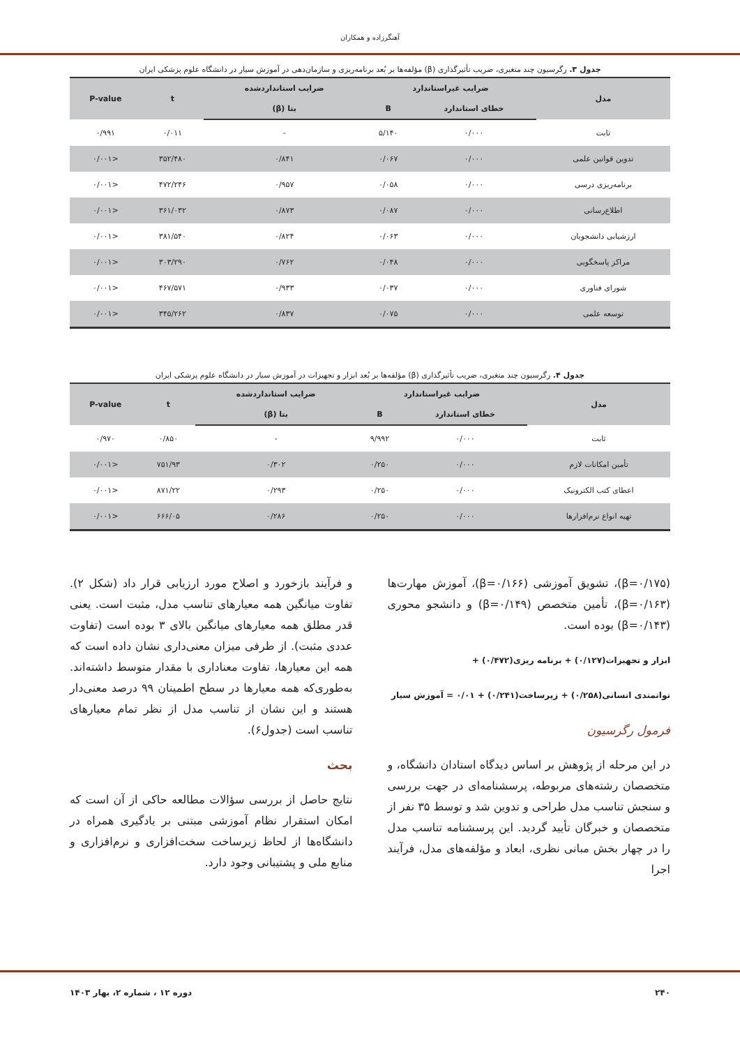آهنگرزاده و همکاران
جدول ۳. رگرسیون چند متغیری، ضریب تأثیرگذاری (β) مؤلفه‌ها بر بُعد برنامه‌ریزی و سازمان‌دهی در آموزش سیار در دانشگاه علوم پزشکی ایران
| مدل | ضرایب غیراستاندارد | | ضرایب استانداردشده | t | P-value |
| --- | --- | --- | --- | --- | --- |
| | خطای استاندارد | B | بتا (β) | | |
| ثابت | ۰/۰۰۰ | ۵/۱۴۰ | - | ۰/۰۱۱ | ۰/۹۹۱ |
| تدوین قوانین علمی | ۰/۰۰۰ | ۰/۰۶۷ | ۰/۸۴۱ | ۳۵۲/۴۸۰ | <۰/۰۰۱ |
| برنامه‌ریزی درسی | ۰/۰۰۰ | ۰/۰۵۸ | ۰/۹۵۷ | ۴۷۲/۲۴۶ | <۰/۰۰۱ |
| اطلاع‌رسانی | ۰/۰۰۰ | ۰/۰۸۷ | ۰/۸۷۳ | ۳۶۱/۰۳۲ | <۰/۰۰۱ |
| ارزشیابی دانشجویان | ۰/۰۰۰ | ۰/۰۶۳ | ۰/۸۲۴ | ۳۸۱/۵۴۰ | <۰/۰۰۱ |
| مراکز پاسخگویی | ۰/۰۰۰ | ۰/۰۴۸ | ۰/۷۶۲ | ۳۰۳/۲۹۰ | <۰/۰۰۱ |
| شورای فناوری | ۰/۰۰۰ | ۰/۰۳۷ | ۰/۹۳۳ | ۴۶۷/۵۷۱ | <۰/۰۰۱ |
| توسعه علمی | ۰/۰۰۰ | ۰/۰۷۵ | ۰/۸۳۷ | ۳۴۵/۲۶۲ | <۰/۰۰۱ |
جدول ۴. رگرسیون چند متغیری، ضریب تأثیرگذاری (β) مؤلفه‌ها بر بُعد ابزار و تجهیزات در آموزش سیار در دانشگاه علوم پزشکی ایران
| مدل | ضرایب غیراستاندارد | | ضرایب استانداردشده | t | P-value |
| --- | --- | --- | --- | --- | --- |
| | خطای استاندارد | B | بتا (β) | | |
| ثابت | ۰/۰۰۰ | ۹/۹۹۲ | - | ۰/۸۵۰ | ۰/۹۷۰ |
| تأمین امکانات لازم | ۰/۰۰۰ | ۰/۲۵۰ | ۰/۳۰۲ | ۷۵۱/۹۳ | <۰/۰۰۱ |
| اعطای کتب الکترونیک | ۰/۰۰۰ | ۰/۲۵۰ | ۰/۲۹۳ | ۸۷۱/۲۲ | <۰/۰۰۱ |
| تهیه انواع نرم‌افزارها | ۰/۰۰۰ | ۰/۲۵۰ | ۰/۲۸۶ | ۶۶۶/۰۵ | <۰/۰۰۱ |
(β=۰/۱۷۵)، تشویق آموزشی (β=۰/۱۶۶)، آموزش مهارت‌ها (β=۰/۱۶۳)، تأمین متخصص (β=۰/۱۴۹) و دانشجو محوری (β=۰/۱۴۳) بوده است.
ابزار و تجهیزات(۰/۱۲۷) + برنامه ریزی(۰/۴۷۲) +
توانمندی انسانی(۰/۲۵۸) + زیرساخت(۰/۲۴۱) + ۰/۰۱ = آموزش سیار
فرمول رگرسیون
در این مرحله از پژوهش بر اساس دیدگاه استادان دانشگاه، و متخصصان رشته‌های مربوطه، پرسشنامه‌ای در جهت بررسی و سنجش تناسب مدل طراحی و تدوین شد و توسط ۳۵ نفر از متخصصان و خبرگان تأیید گردید. این پرسشنامه تناسب مدل را در چهار بخش مبانی نظری، ابعاد و مؤلفه‌های مدل، فرآیند اجرا
و فرآیند بازخورد و اصلاح مورد ارزیابی قرار داد (شکل ۲). تفاوت میانگین همه معیارهای تناسب مدل، مثبت است. یعنی قدر مطلق همه معیارهای میانگین بالای ۳ بوده است (تفاوت عددی مثبت). از طرفی میزان معنی‌داری نشان داده است که همه این معیارها، تفاوت معناداری با مقدار متوسط داشته‌اند. به‌طوری‌که همه معیارها در سطح اطمینان ۹۹ درصد معنی‌دار هستند و این نشان از تناسب مدل از نظر تمام معیارهای تناسب است (جدول۶).
بحث
نتایج حاصل از بررسی سؤالات مطالعه حاکی از آن است که امکان استقرار نظام آموزشی مبتنی بر یادگیری همراه در دانشگاه‌ها از لحاظ زیرساخت سخت‌افزاری و نرم‌افزاری و منابع ملی و پشتیبانی وجود دارد.
۲۴۰ دوره ۱۲ ، شماره ۲، بهار ۱۴۰۳